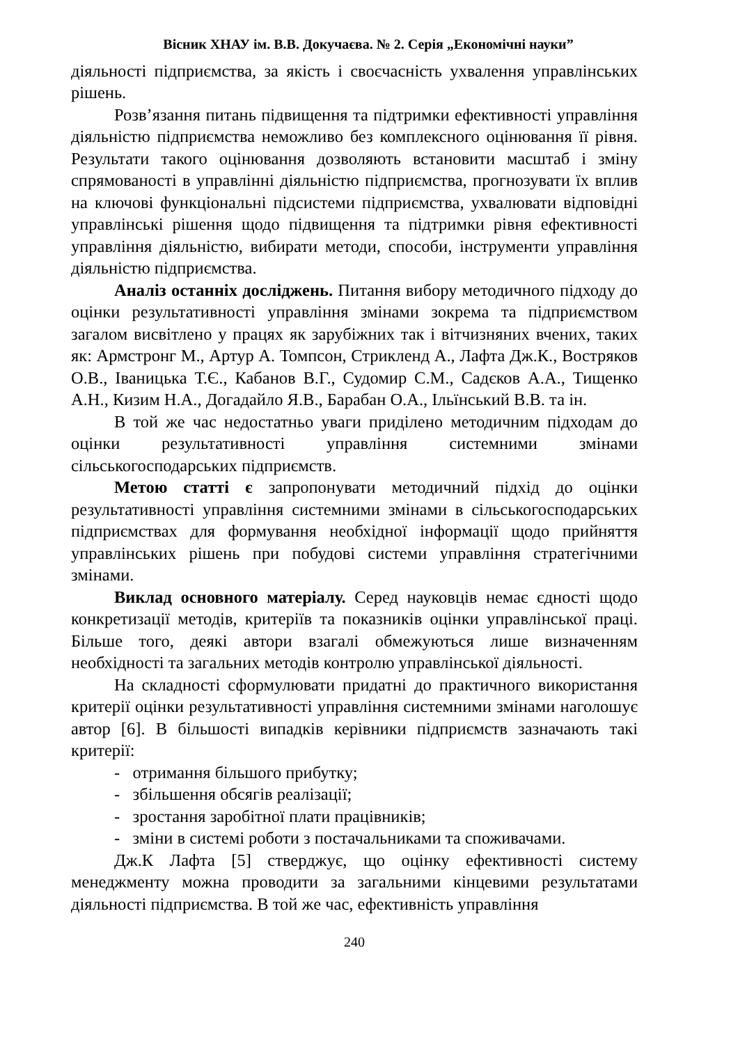Вісник ХНАУ ім. В.В. Докучаєва. № 2. Серія „Економічні науки”
діяльності підприємства, за якість і своєчасність ухвалення управлінських рішень.
Розв’язання питань підвищення та підтримки ефективності управління діяльністю підприємства неможливо без комплексного оцінювання її рівня. Результати такого оцінювання дозволяють встановити масштаб і зміну спрямованості в управлінні діяльністю підприємства, прогнозувати їх вплив на ключові функціональні підсистеми підприємства, ухвалювати відповідні управлінські рішення щодо підвищення та підтримки рівня ефективності управління діяльністю, вибирати методи, способи, інструменти управління діяльністю підприємства.
Аналіз останніх досліджень. Питання вибору методичного підходу до оцінки результативності управління змінами зокрема та підприємством загалом висвітлено у працях як зарубіжних так і вітчизняних вчених, таких як: Армстронг М., Артур А. Томпсон, Стрикленд А., Лафта Дж.К., Востряков О.В., Іваницька Т.Є., Кабанов В.Г., Судомир С.М., Садєков А.А., Тищенко А.Н., Кизим Н.А., Догадайло Я.В., Барабан О.А., Ільїнський В.В. та ін.
В той же час недостатньо уваги приділено методичним підходам до оцінки результативності управління системними змінами сільськогосподарських підприємств.
Метою статті є запропонувати методичний підхід до оцінки результативності управління системними змінами в сільськогосподарських підприємствах для формування необхідної інформації щодо прийняття управлінських рішень при побудові системи управління стратегічними змінами.
Виклад основного матеріалу. Серед науковців немає єдності щодо конкретизації методів, критеріїв та показників оцінки управлінської праці. Більше того, деякі автори взагалі обмежуються лише визначенням необхідності та загальних методів контролю управлінської діяльності.
На складності сформулювати придатні до практичного використання критерії оцінки результативності управління системними змінами наголошує автор [6]. В більшості випадків керівники підприємств зазначають такі критерії:
- отримання більшого прибутку;
- збільшення обсягів реалізації;
- зростання заробітної плати працівників;
- зміни в системі роботи з постачальниками та споживачами.
Дж.К Лафта [5] стверджує, що оцінку ефективності систему менеджменту можна проводити за загальними кінцевими результатами діяльності підприємства. В той же час, ефективність управління
240